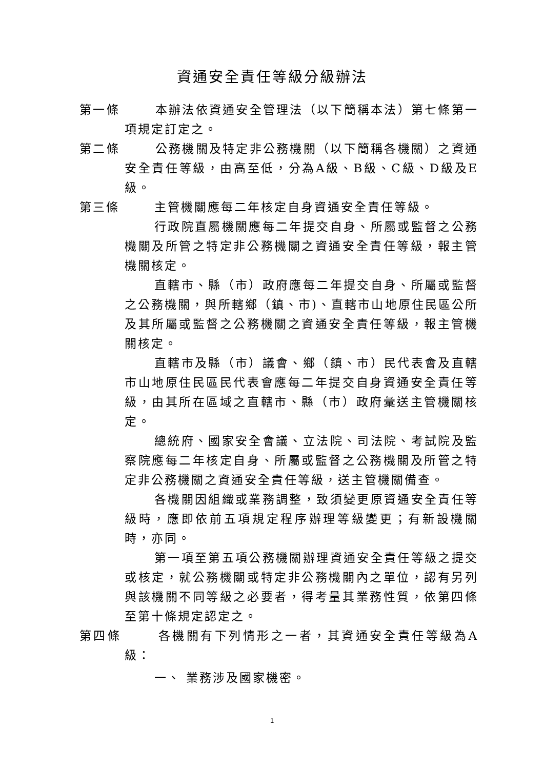資通安全責任等級分級辦法
第一條 本辦法依資通安全管理法（以下簡稱本法）第七條第一項規定訂定之。
第二條 公務機關及特定非公務機關（以下簡稱各機關）之資通安全責任等級，由高至低，分為A級、B級、C級、D級及E級。
第三條 主管機關應每二年核定自身資通安全責任等級。
行政院直屬機關應每二年提交自身、所屬或監督之公務機關及所管之特定非公務機關之資通安全責任等級，報主管機關核定。
直轄市、縣（市）政府應每二年提交自身、所屬或監督之公務機關，與所轄鄉（鎮、市)、直轄市山地原住民區公所及其所屬或監督之公務機關之資通安全責任等級，報主管機關核定。
直轄市及縣（市）議會、鄉（鎮、市）民代表會及直轄市山地原住民區民代表會應每二年提交自身資通安全責任等級，由其所在區域之直轄市、縣（市）政府彙送主管機關核定。
總統府、國家安全會議、立法院、司法院、考試院及監察院應每二年核定自身、所屬或監督之公務機關及所管之特定非公務機關之資通安全責任等級，送主管機關備查。
各機關因組織或業務調整，致須變更原資通安全責任等級時，應即依前五項規定程序辦理等級變更；有新設機關時，亦同。
第一項至第五項公務機關辦理資通安全責任等級之提交或核定，就公務機關或特定非公務機關內之單位，認有另列與該機關不同等級之必要者，得考量其業務性質，依第四條至第十條規定認定之。
第四條 各機關有下列情形之一者，其資通安全責任等級為A級：
一、 業務涉及國家機密。
1